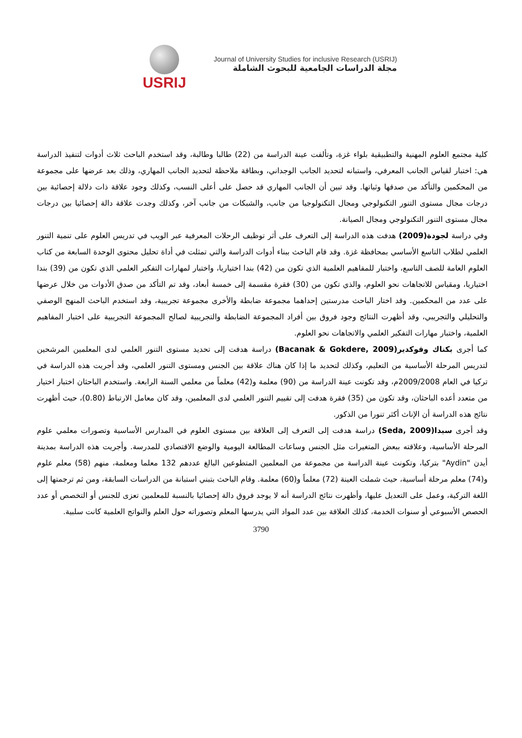USRIJ
Journal of University Studies for inclusive Research (USRIJ)
مجلة الدراسات الجامعية للبحوث الشاملة
كلية مجتمع العلوم المهنية والتطبيقية بلواء غزة، وتألفت عينة الدراسة من (22) طالبا وطالبة، وقد استخدم الباحث ثلاث أدوات لتنفيذ الدراسة هي: اختبار لقياس الجانب المعرفي، واستبانه لتحديد الجانب الوجداني، وبطاقة ملاحظة لتحديد الجانب المهاري، وذلك بعد عرضها على مجموعة من المحكمين والتأكد من صدقها وثباتها. وقد تبين أن الجانب المهاري قد حصل على أعلى النسب، وكذلك وجود علاقة ذات دلالة إحصائية بين درجات مجال مستوى التنور التكنولوجي ومجال التكنولوجيا من جانب، والشبكات من جانب آخر، وكذلك وجدت علاقة دالة إحصائيا بين درجات مجال مستوى التنور التكنولوجي ومجال الصيانة.
وفي دراسة لجودة(2009) هدفت هذه الدراسة إلى التعرف على أثر توظيف الرحلات المعرفية عبر الويب في تدريس العلوم على تنمية التنور العلمي لطلاب التاسع الأساسي بمحافظة غزة. وقد قام الباحث ببناء أدوات الدراسة والتي تمثلت في أداة تحليل محتوى الوحدة السابعة من كتاب العلوم العامة للصف التاسع، واختبار للمفاهيم العلمية الذي تكون من (42) بندا اختياريا، واختبار لمهارات التفكير العلمي الذي تكون من (39) بندا اختياريا، ومقياس للاتجاهات نحو العلوم، والذي تكون من (30) فقرة مقسمة إلى خمسة أبعاد، وقد تم التأكد من صدق الأدوات من خلال عرضها على عدد من المحكمين. وقد اختار الباحث مدرستين إحداهما مجموعة ضابطة والأخرى مجموعة تجريبية، وقد استخدم الباحث المنهج الوصفي والتحليلي والتجريبي، وقد أظهرت النتائج وجود فروق بين أفراد المجموعة الضابطة والتجريبية لصالح المجموعة التجريبية على اختبار المفاهيم العلمية، واختبار مهارات التفكير العلمي والاتجاهات نحو العلوم.
كما أجرى بكناك وقوكدير(Bacanak & Gokdere, 2009) دراسة هدفت إلى تحديد مستوى التنور العلمي لدى المعلمين المرشحين لتدريس المرحلة الأساسية من التعليم، وكذلك لتحديد ما إذا كان هناك علاقة بين الجنس ومستوى التنور العلمي، وقد أجريت هذه الدراسة في تركيا في العام 2009/2008م، وقد تكونت عينة الدراسة من (90) معلمة و(42) معلماً من معلمي السنة الرابعة. واستخدم الباحثان اختبار اختيار من متعدد أعده الباحثان، وقد تكون من (35) فقرة هدفت إلى تقييم التنور العلمي لدى المعلمين، وقد كان معامل الارتباط (0.80)، حيث أظهرت نتائج هذه الدراسة أن الإناث أكثر تنورا من الذكور.
وقد أجرى سيدا(Seda, 2009) دراسة هدفت إلى التعرف إلى العلاقة بين مستوى العلوم في المدارس الأساسية وتصورات معلمي علوم المرحلة الأساسية، وعلاقته ببعض المتغيرات مثل الجنس وساعات المطالعة اليومية والوضع الاقتصادي للمدرسة. وأجريت هذه الدراسة بمدينة أيدن "Aydin" بتركيا، وتكونت عينة الدراسة من مجموعة من المعلمين المتطوعين البالغ عددهم 132 معلما ومعلمة، منهم (58) معلم علوم و(74) معلم مرحلة أساسية، حيث شملت العينة (72) معلماً و(60) معلمة. وقام الباحث بتبني استبانة من الدراسات السابقة، ومن ثم ترجمتها إلى اللغة التركية، وعمل على التعديل عليها، وأظهرت نتائج الدراسة أنه لا يوجد فروق دالة إحصائيا بالنسبة للمعلمين تعزى للجنس أو التخصص أو عدد الحصص الأسبوعي أو سنوات الخدمة، كذلك العلاقة بين عدد المواد التي يدرسها المعلم وتصوراته حول العلم والنواتج العلمية كانت سلبية.
3790